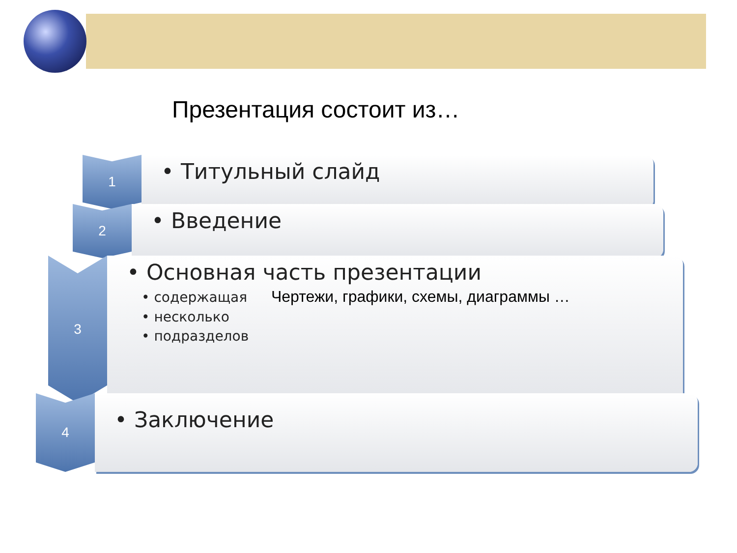Презентация состоит из…
1
• Титульный слайд
2
• Введение
3
• Основная часть презентации
• содержащая Чертежи, графики, схемы, диаграммы …
• несколько
• подразделов
4
• Заключение